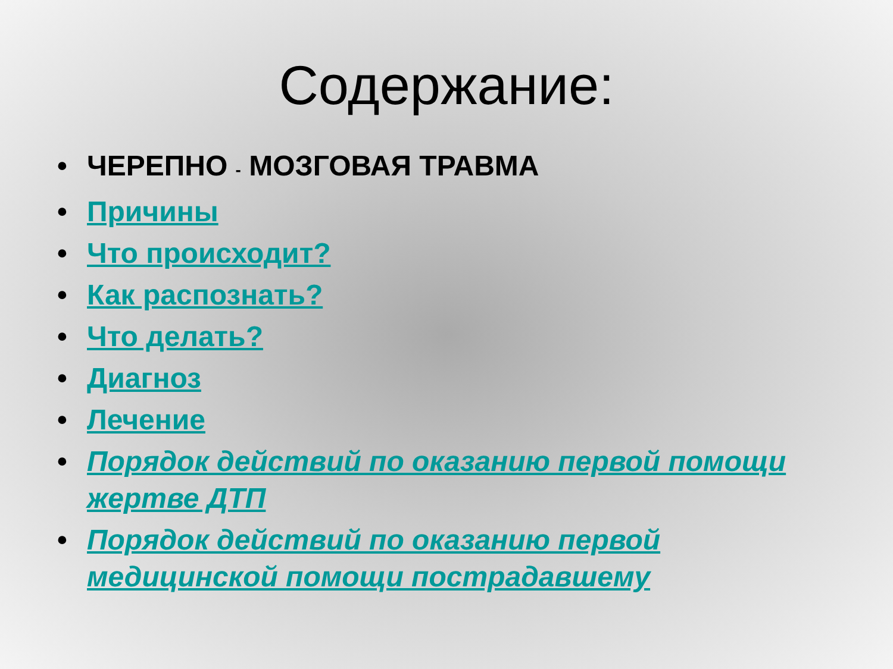Содержание:
• ЧЕРЕПНО - МОЗГОВАЯ ТРАВМА
• Причины
• Что происходит?
• Как распознать?
• Что делать?
• Диагноз
• Лечение
• Порядок действий по оказанию первой помощи жертве ДТП
• Порядок действий по оказанию первой медицинской помощи пострадавшему